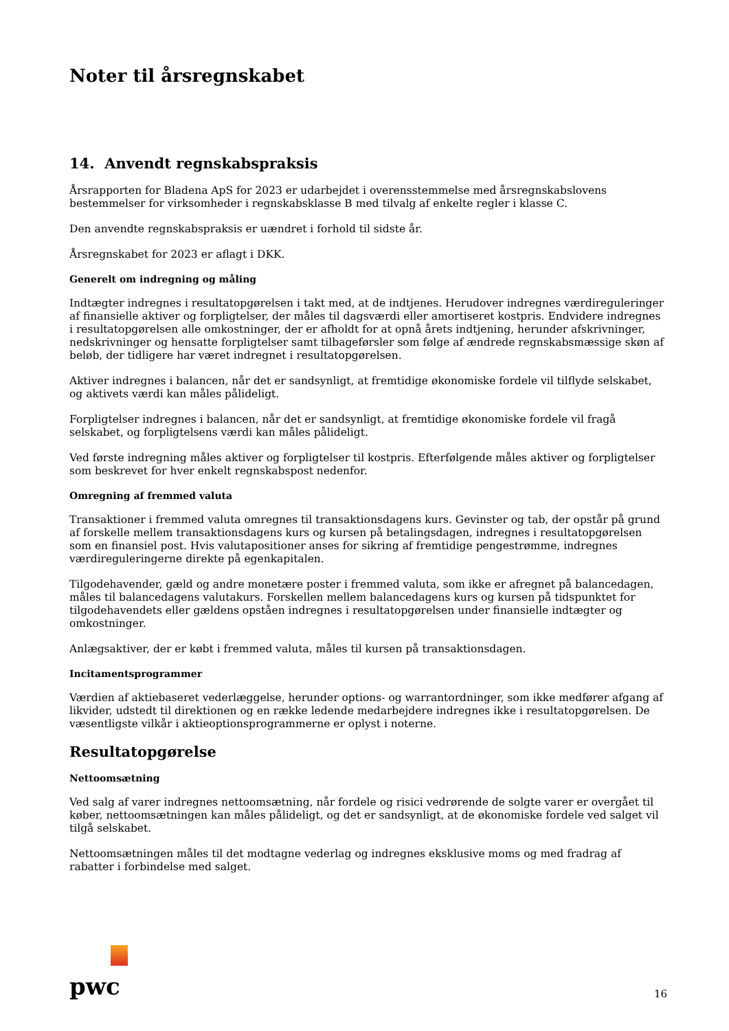Noter til årsregnskabet
14. Anvendt regnskabspraksis
Årsrapporten for Bladena ApS for 2023 er udarbejdet i overensstemmelse med årsregnskabslovens bestemmelser for virksomheder i regnskabsklasse B med tilvalg af enkelte regler i klasse C.
Den anvendte regnskabspraksis er uændret i forhold til sidste år.
Årsregnskabet for 2023 er aflagt i DKK.
Generelt om indregning og måling
Indtægter indregnes i resultatopgørelsen i takt med, at de indtjenes. Herudover indregnes værdireguleringer af finansielle aktiver og forpligtelser, der måles til dagsværdi eller amortiseret kostpris. Endvidere indregnes i resultatopgørelsen alle omkostninger, der er afholdt for at opnå årets indtjening, herunder afskrivninger, nedskrivninger og hensatte forpligtelser samt tilbageførsler som følge af ændrede regnskabsmæssige skøn af beløb, der tidligere har været indregnet i resultatopgørelsen.
Aktiver indregnes i balancen, når det er sandsynligt, at fremtidige økonomiske fordele vil tilflyde selskabet, og aktivets værdi kan måles pålideligt.
Forpligtelser indregnes i balancen, når det er sandsynligt, at fremtidige økonomiske fordele vil fragå selskabet, og forpligtelsens værdi kan måles pålideligt.
Ved første indregning måles aktiver og forpligtelser til kostpris. Efterfølgende måles aktiver og forpligtelser som beskrevet for hver enkelt regnskabspost nedenfor.
Omregning af fremmed valuta
Transaktioner i fremmed valuta omregnes til transaktionsdagens kurs. Gevinster og tab, der opstår på grund af forskelle mellem transaktionsdagens kurs og kursen på betalingsdagen, indregnes i resultatopgørelsen som en finansiel post. Hvis valutapositioner anses for sikring af fremtidige pengestrømme, indregnes værdireguleringerne direkte på egenkapitalen.
Tilgodehavender, gæld og andre monetære poster i fremmed valuta, som ikke er afregnet på balancedagen, måles til balancedagens valutakurs. Forskellen mellem balancedagens kurs og kursen på tidspunktet for tilgodehavendets eller gældens opståen indregnes i resultatopgørelsen under finansielle indtægter og omkostninger.
Anlægsaktiver, der er købt i fremmed valuta, måles til kursen på transaktionsdagen.
Incitamentsprogrammer
Værdien af aktiebaseret vederlæggelse, herunder options- og warrantordninger, som ikke medfører afgang af likvider, udstedt til direktionen og en række ledende medarbejdere indregnes ikke i resultatopgørelsen. De væsentligste vilkår i aktieoptionsprogrammerne er oplyst i noterne.
Resultatopgørelse
Nettoomsætning
Ved salg af varer indregnes nettoomsætning, når fordele og risici vedrørende de solgte varer er overgået til køber, nettoomsætningen kan måles pålideligt, og det er sandsynligt, at de økonomiske fordele ved salget vil tilgå selskabet.
Nettoomsætningen måles til det modtagne vederlag og indregnes eksklusive moms og med fradrag af rabatter i forbindelse med salget.
pwc
16